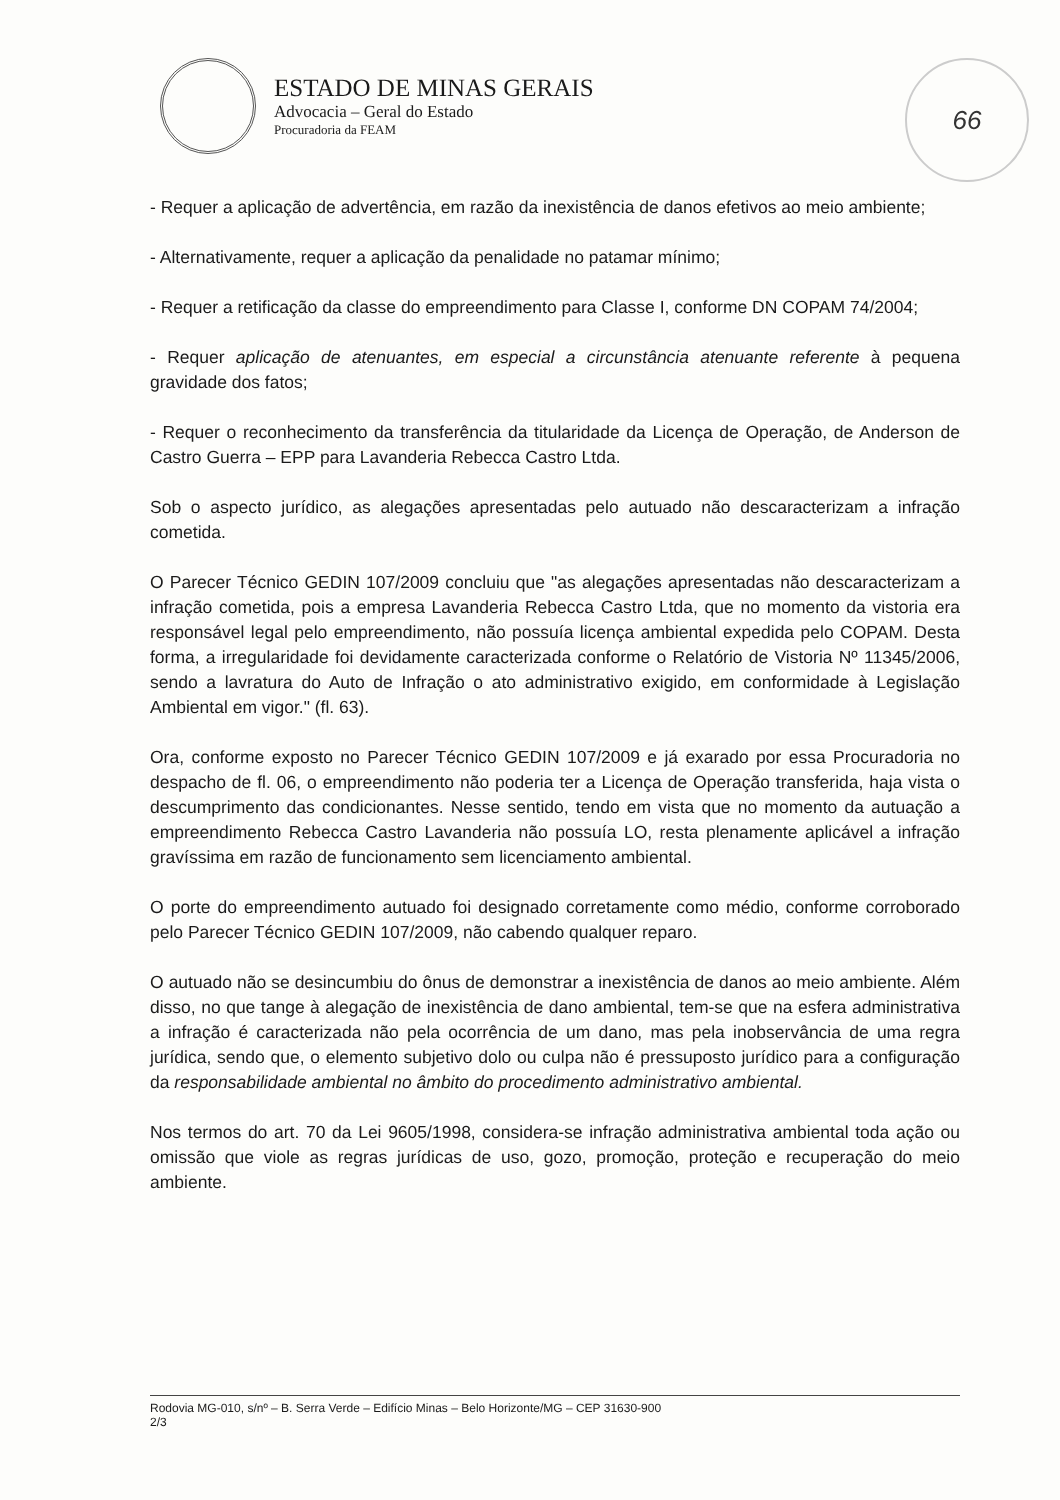ESTADO DE MINAS GERAIS
Advocacia – Geral do Estado
Procuradoria da FEAM
66
- Requer a aplicação de advertência, em razão da inexistência de danos efetivos ao meio ambiente;
- Alternativamente, requer a aplicação da penalidade no patamar mínimo;
- Requer a retificação da classe do empreendimento para Classe I, conforme DN COPAM 74/2004;
- Requer aplicação de atenuantes, em especial a circunstância atenuante referente à pequena gravidade dos fatos;
- Requer o reconhecimento da transferência da titularidade da Licença de Operação, de Anderson de Castro Guerra – EPP para Lavanderia Rebecca Castro Ltda.
Sob o aspecto jurídico, as alegações apresentadas pelo autuado não descaracterizam a infração cometida.
O Parecer Técnico GEDIN 107/2009 concluiu que "as alegações apresentadas não descaracterizam a infração cometida, pois a empresa Lavanderia Rebecca Castro Ltda, que no momento da vistoria era responsável legal pelo empreendimento, não possuía licença ambiental expedida pelo COPAM. Desta forma, a irregularidade foi devidamente caracterizada conforme o Relatório de Vistoria Nº 11345/2006, sendo a lavratura do Auto de Infração o ato administrativo exigido, em conformidade à Legislação Ambiental em vigor." (fl. 63).
Ora, conforme exposto no Parecer Técnico GEDIN 107/2009 e já exarado por essa Procuradoria no despacho de fl. 06, o empreendimento não poderia ter a Licença de Operação transferida, haja vista o descumprimento das condicionantes. Nesse sentido, tendo em vista que no momento da autuação a empreendimento Rebecca Castro Lavanderia não possuía LO, resta plenamente aplicável a infração gravíssima em razão de funcionamento sem licenciamento ambiental.
O porte do empreendimento autuado foi designado corretamente como médio, conforme corroborado pelo Parecer Técnico GEDIN 107/2009, não cabendo qualquer reparo.
O autuado não se desincumbiu do ônus de demonstrar a inexistência de danos ao meio ambiente. Além disso, no que tange à alegação de inexistência de dano ambiental, tem-se que na esfera administrativa a infração é caracterizada não pela ocorrência de um dano, mas pela inobservância de uma regra jurídica, sendo que, o elemento subjetivo dolo ou culpa não é pressuposto jurídico para a configuração da responsabilidade ambiental no âmbito do procedimento administrativo ambiental.
Nos termos do art. 70 da Lei 9605/1998, considera-se infração administrativa ambiental toda ação ou omissão que viole as regras jurídicas de uso, gozo, promoção, proteção e recuperação do meio ambiente.
Rodovia MG-010, s/nº – B. Serra Verde – Edifício Minas – Belo Horizonte/MG – CEP 31630-900
2/3